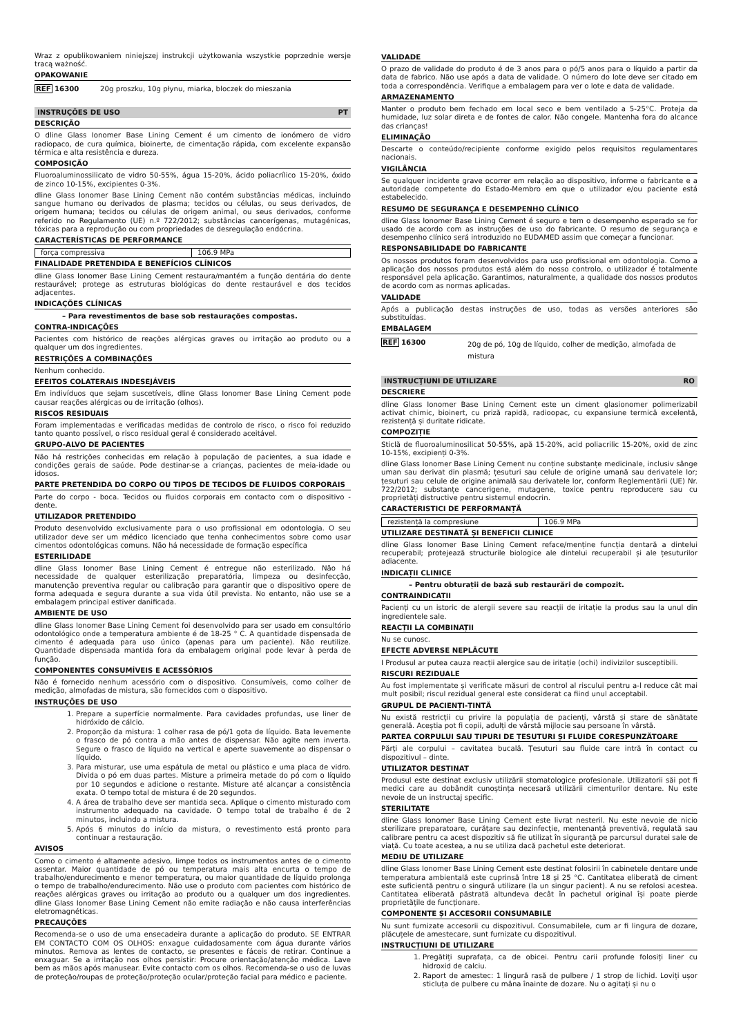Wraz z opublikowaniem niniejszej instrukcji użytkowania wszystkie poprzednie wersje tracą ważność.
OPAKOWANIE
| REF 16300 | 20g proszku, 10g płynu, miarka, bloczek do mieszania |
INSTRUÇÕES DE USO PT
DESCRIÇÃO
O dline Glass Ionomer Base Lining Cement é um cimento de ionómero de vidro radiopaco, de cura química, bioinerte, de cimentação rápida, com excelente expansão térmica e alta resistência e dureza.
COMPOSIÇÃO
Fluoroaluminossilicato de vidro 50-55%, água 15-20%, ácido poliacrílico 15-20%, óxido de zinco 10-15%, excipientes 0-3%.
dline Glass Ionomer Base Lining Cement não contém substâncias médicas, incluindo sangue humano ou derivados de plasma; tecidos ou células, ou seus derivados, de origem humana; tecidos ou células de origem animal, ou seus derivados, conforme referido no Regulamento (UE) n.º 722/2012; substâncias cancerígenas, mutagénicas, tóxicas para a reprodução ou com propriedades de desregulação endócrina.
CARACTERÍSTICAS DE PERFORMANCE
| força compressiva | 106.9 MPa |
FINALIDADE PRETENDIDA E BENEFÍCIOS CLÍNICOS
dline Glass Ionomer Base Lining Cement restaura/mantém a função dentária do dente restaurável; protege as estruturas biológicas do dente restaurável e dos tecidos adjacentes.
INDICAÇÕES CLÍNICAS
– Para revestimentos de base sob restaurações compostas.
CONTRA-INDICAÇÕES
Pacientes com histórico de reações alérgicas graves ou irritação ao produto ou a qualquer um dos ingredientes.
RESTRIÇÕES A COMBINAÇÕES
Nenhum conhecido.
EFEITOS COLATERAIS INDESEJÁVEIS
Em indivíduos que sejam suscetíveis, dline Glass Ionomer Base Lining Cement pode causar reações alérgicas ou de irritação (olhos).
RISCOS RESIDUAIS
Foram implementadas e verificadas medidas de controlo de risco, o risco foi reduzido tanto quanto possível, o risco residual geral é considerado aceitável.
GRUPO-ALVO DE PACIENTES
Não há restrições conhecidas em relação à população de pacientes, a sua idade e condições gerais de saúde. Pode destinar-se a crianças, pacientes de meia-idade ou idosos.
PARTE PRETENDIDA DO CORPO OU TIPOS DE TECIDOS DE FLUIDOS CORPORAIS
Parte do corpo - boca. Tecidos ou fluidos corporais em contacto com o dispositivo - dente.
UTILIZADOR PRETENDIDO
Produto desenvolvido exclusivamente para o uso profissional em odontologia. O seu utilizador deve ser um médico licenciado que tenha conhecimentos sobre como usar cimentos odontológicas comuns. Não há necessidade de formação específica
ESTERILIDADE
dline Glass Ionomer Base Lining Cement é entregue não esterilizado. Não há necessidade de qualquer esterilização preparatória, limpeza ou desinfecção, manutenção preventiva regular ou calibração para garantir que o dispositivo opere de forma adequada e segura durante a sua vida útil prevista. No entanto, não use se a embalagem principal estiver danificada.
AMBIENTE DE USO
dline Glass Ionomer Base Lining Cement foi desenvolvido para ser usado em consultório odontológico onde a temperatura ambiente é de 18-25 ° C. A quantidade dispensada de cimento é adequada para uso único (apenas para um paciente). Não reutilize. Quantidade dispensada mantida fora da embalagem original pode levar à perda de função.
COMPONENTES CONSUMÍVEIS E ACESSÓRIOS
Não é fornecido nenhum acessório com o dispositivo. Consumíveis, como colher de medição, almofadas de mistura, são fornecidos com o dispositivo.
INSTRUÇÕES DE USO
1. Prepare a superfície normalmente. Para cavidades profundas, use liner de hidróxido de cálcio.
2. Proporção da mistura: 1 colher rasa de pó/1 gota de líquido. Bata levemente o frasco de pó contra a mão antes de dispensar. Não agite nem inverta. Segure o frasco de líquido na vertical e aperte suavemente ao dispensar o líquido.
3. Para misturar, use uma espátula de metal ou plástico e uma placa de vidro. Divida o pó em duas partes. Misture a primeira metade do pó com o líquido por 10 segundos e adicione o restante. Misture até alcançar a consistência exata. O tempo total de mistura é de 20 segundos.
4. A área de trabalho deve ser mantida seca. Aplique o cimento misturado com instrumento adequado na cavidade. O tempo total de trabalho é de 2 minutos, incluindo a mistura.
5. Após 6 minutos do início da mistura, o revestimento está pronto para continuar a restauração.
AVISOS
Como o cimento é altamente adesivo, limpe todos os instrumentos antes de o cimento assentar. Maior quantidade de pó ou temperatura mais alta encurta o tempo de trabalho/endurecimento e menor temperatura, ou maior quantidade de líquido prolonga o tempo de trabalho/endurecimento. Não use o produto com pacientes com histórico de reações alérgicas graves ou irritação ao produto ou a qualquer um dos ingredientes. dline Glass Ionomer Base Lining Cement não emite radiação e não causa interferências eletromagnéticas.
PRECAUÇÕES
Recomenda-se o uso de uma ensecadeira durante a aplicação do produto. SE ENTRAR EM CONTACTO COM OS OLHOS: enxague cuidadosamente com água durante vários minutos. Remova as lentes de contacto, se presentes e fáceis de retirar. Continue a enxaguar. Se a irritação nos olhos persistir: Procure orientação/atenção médica. Lave bem as mãos após manusear. Evite contacto com os olhos. Recomenda-se o uso de luvas de proteção/roupas de proteção/proteção ocular/proteção facial para médico e paciente.
VALIDADE
O prazo de validade do produto é de 3 anos para o pó/5 anos para o líquido a partir da data de fabrico. Não use após a data de validade. O número do lote deve ser citado em toda a correspondência. Verifique a embalagem para ver o lote e data de validade.
ARMAZENAMENTO
Manter o produto bem fechado em local seco e bem ventilado a 5-25°C. Proteja da humidade, luz solar direta e de fontes de calor. Não congele. Mantenha fora do alcance das crianças!
ELIMINAÇÃO
Descarte o conteúdo/recipiente conforme exigido pelos requisitos regulamentares nacionais.
VIGILÂNCIA
Se qualquer incidente grave ocorrer em relação ao dispositivo, informe o fabricante e a autoridade competente do Estado-Membro em que o utilizador e/ou paciente está estabelecido.
RESUMO DE SEGURANÇA E DESEMPENHO CLÍNICO
dline Glass Ionomer Base Lining Cement é seguro e tem o desempenho esperado se for usado de acordo com as instruções de uso do fabricante. O resumo de segurança e desempenho clínico será introduzido no EUDAMED assim que começar a funcionar.
RESPONSABILIDADE DO FABRICANTE
Os nossos produtos foram desenvolvidos para uso profissional em odontologia. Como a aplicação dos nossos produtos está além do nosso controlo, o utilizador é totalmente responsável pela aplicação. Garantimos, naturalmente, a qualidade dos nossos produtos de acordo com as normas aplicadas.
VALIDADE
Após a publicação destas instruções de uso, todas as versões anteriores são substituídas.
EMBALAGEM
| REF 16300 | 20g de pó, 10g de líquido, colher de medição, almofada de mistura |
INSTRUCŢIUNI DE UTILIZARE RO
DESCRIERE
dline Glass Ionomer Base Lining Cement este un ciment glasionomer polimerizabil activat chimic, bioinert, cu priză rapidă, radioopac, cu expansiune termică excelentă, rezistență și duritate ridicate.
COMPOZIȚIE
Sticlă de fluoroaluminosilicat 50-55%, apă 15-20%, acid poliacrilic 15-20%, oxid de zinc 10-15%, excipienți 0-3%.
dline Glass Ionomer Base Lining Cement nu conține substanțe medicinale, inclusiv sânge uman sau derivat din plasmă; țesuturi sau celule de origine umană sau derivatele lor; țesuturi sau celule de origine animală sau derivatele lor, conform Reglementării (UE) Nr. 722/2012; substanțe cancerigene, mutagene, toxice pentru reproducere sau cu proprietăți distructive pentru sistemul endocrin.
CARACTERISTICI DE PERFORMANȚĂ
| rezistență la compresiune | 106.9 MPa |
UTILIZARE DESTINATĂ ȘI BENEFICII CLINICE
dline Glass Ionomer Base Lining Cement reface/menține funcția dentară a dintelui recuperabil; protejează structurile biologice ale dintelui recuperabil și ale țesuturilor adiacente.
INDICAȚII CLINICE
– Pentru obturații de bază sub restaurări de compozit.
CONTRAINDICAȚII
Pacienți cu un istoric de alergii severe sau reacții de iritație la produs sau la unul din ingredientele sale.
REACȚII LA COMBINAȚII
Nu se cunosc.
EFECTE ADVERSE NEPLĂCUTE
I Produsul ar putea cauza reacții alergice sau de iritație (ochi) indivizilor susceptibili.
RISCURI REZIDUALE
Au fost implementate și verificate măsuri de control al riscului pentru a-l reduce cât mai mult posibil; riscul rezidual general este considerat ca fiind unul acceptabil.
GRUPUL DE PACIENȚI-ȚINTĂ
Nu există restricții cu privire la populația de pacienți, vârstă și stare de sănătate generală. Aceștia pot fi copii, adulți de vârstă mijlocie sau persoane în vârstă.
PARTEA CORPULUI SAU TIPURI DE ȚESUTURI ȘI FLUIDE CORESPUNZĂTOARE
Părți ale corpului – cavitatea bucală. Țesuturi sau fluide care intră în contact cu dispozitivul – dinte.
UTILIZATOR DESTINAT
Produsul este destinat exclusiv utilizării stomatologice profesionale. Utilizatorii săi pot fi medici care au dobândit cunoștința necesară utilizării cimenturilor dentare. Nu este nevoie de un instructaj specific.
STERILITATE
dline Glass Ionomer Base Lining Cement este livrat nesteril. Nu este nevoie de nicio sterilizare preparatoare, curățare sau dezinfecție, mentenanță preventivă, regulată sau calibrare pentru ca acest dispozitiv să fie utilizat în siguranță pe parcursul duratei sale de viață. Cu toate acestea, a nu se utiliza dacă pachetul este deteriorat.
MEDIU DE UTILIZARE
dline Glass Ionomer Base Lining Cement este destinat folosirii în cabinetele dentare unde temperatura ambientală este cuprinsă între 18 și 25 °C. Cantitatea eliberată de ciment este suficientă pentru o singură utilizare (la un singur pacient). A nu se refolosi acestea. Cantitatea eliberată păstrată altundeva decât în pachetul original își poate pierde proprietățile de funcționare.
COMPONENTE ȘI ACCESORII CONSUMABILE
Nu sunt furnizate accesorii cu dispozitivul. Consumabilele, cum ar fi lingura de dozare, plăcuțele de amestecare, sunt furnizate cu dispozitivul.
INSTRUCȚIUNI DE UTILIZARE
1. Pregătiți suprafața, ca de obicei. Pentru carii profunde folosiți liner cu hidroxid de calciu.
2. Raport de amestec: 1 lingură rasă de pulbere / 1 strop de lichid. Loviți ușor sticluța de pulbere cu mâna înainte de dozare. Nu o agitați și nu o